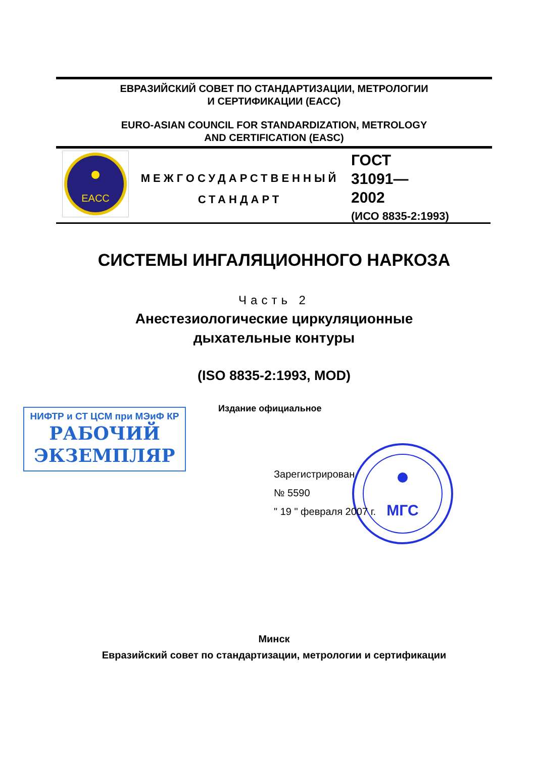ЕВРАЗИЙСКИЙ СОВЕТ ПО СТАНДАРТИЗАЦИИ, МЕТРОЛОГИИ
И СЕРТИФИКАЦИИ (ЕАСС)
EURO-ASIAN COUNCIL FOR STANDARDIZATION, METROLOGY
AND CERTIFICATION (EASC)
EACC
МЕЖГОСУДАРСТВЕННЫЙ
СТАНДАРТ
ГОСТ
31091—
2002
(ИСО 8835-2:1993)
СИСТЕМЫ ИНГАЛЯЦИОННОГО НАРКОЗА
Часть 2
Анестезиологические циркуляционные
дыхательные контуры
(ISO 8835-2:1993, MOD)
Издание официальное
НИФТР и СТ ЦСМ при МЭиФ КР
РАБОЧИЙ
ЭКЗЕМПЛЯР
МГС
Зарегистрирован
№ 5590
" 19 " февраля 2007 г.
Минск
Евразийский совет по стандартизации, метрологии и сертификации